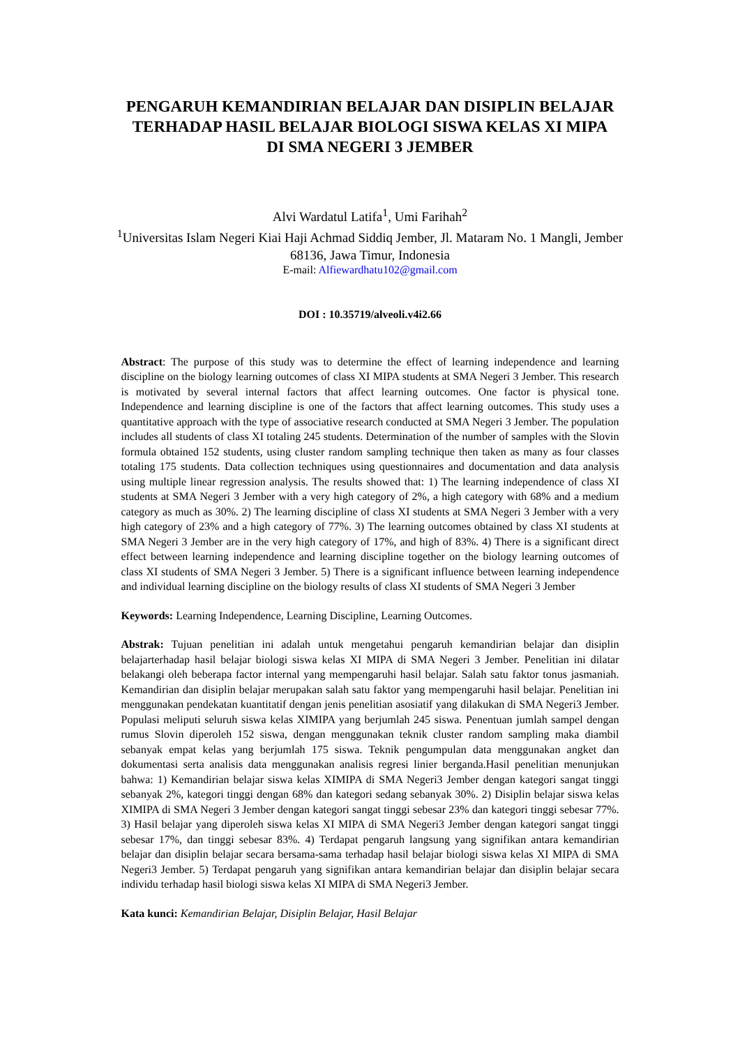PENGARUH KEMANDIRIAN BELAJAR DAN DISIPLIN BELAJAR TERHADAP HASIL BELAJAR BIOLOGI SISWA KELAS XI MIPA DI SMA NEGERI 3 JEMBER
Alvi Wardatul Latifa<sup>1</sup>, Umi Farihah<sup>2</sup>
<sup>1</sup> Universitas Islam Negeri Kiai Haji Achmad Siddiq Jember, Jl. Mataram No. 1 Mangli, Jember
68136, Jawa Timur, Indonesia
E-mail: Alfiewardhatu102@gmail.com
DOI : 10.35719/alveoli.v4i2.66
Abstract: The purpose of this study was to determine the effect of learning independence and learning discipline on the biology learning outcomes of class XI MIPA students at SMA Negeri 3 Jember. This research is motivated by several internal factors that affect learning outcomes. One factor is physical tone. Independence and learning discipline is one of the factors that affect learning outcomes. This study uses a quantitative approach with the type of associative research conducted at SMA Negeri 3 Jember. The population includes all students of class XI totaling 245 students. Determination of the number of samples with the Slovin formula obtained 152 students, using cluster random sampling technique then taken as many as four classes totaling 175 students. Data collection techniques using questionnaires and documentation and data analysis using multiple linear regression analysis. The results showed that: 1) The learning independence of class XI students at SMA Negeri 3 Jember with a very high category of 2%, a high category with 68% and a medium category as much as 30%. 2) The learning discipline of class XI students at SMA Negeri 3 Jember with a very high category of 23% and a high category of 77%. 3) The learning outcomes obtained by class XI students at SMA Negeri 3 Jember are in the very high category of 17%, and high of 83%. 4) There is a significant direct effect between learning independence and learning discipline together on the biology learning outcomes of class XI students of SMA Negeri 3 Jember. 5) There is a significant influence between learning independence and individual learning discipline on the biology results of class XI students of SMA Negeri 3 Jember
Keywords: Learning Independence, Learning Discipline, Learning Outcomes.
Abstrak: Tujuan penelitian ini adalah untuk mengetahui pengaruh kemandirian belajar dan disiplin belajarterhadap hasil belajar biologi siswa kelas XI MIPA di SMA Negeri 3 Jember. Penelitian ini dilatar belakangi oleh beberapa factor internal yang mempengaruhi hasil belajar. Salah satu faktor tonus jasmaniah. Kemandirian dan disiplin belajar merupakan salah satu faktor yang mempengaruhi hasil belajar. Penelitian ini menggunakan pendekatan kuantitatif dengan jenis penelitian asosiatif yang dilakukan di SMA Negeri3 Jember. Populasi meliputi seluruh siswa kelas XIMIPA yang berjumlah 245 siswa. Penentuan jumlah sampel dengan rumus Slovin diperoleh 152 siswa, dengan menggunakan teknik cluster random sampling maka diambil sebanyak empat kelas yang berjumlah 175 siswa. Teknik pengumpulan data menggunakan angket dan dokumentasi serta analisis data menggunakan analisis regresi linier berganda.Hasil penelitian menunjukan bahwa: 1) Kemandirian belajar siswa kelas XIMIPA di SMA Negeri3 Jember dengan kategori sangat tinggi sebanyak 2%, kategori tinggi dengan 68% dan kategori sedang sebanyak 30%. 2) Disiplin belajar siswa kelas XIMIPA di SMA Negeri 3 Jember dengan kategori sangat tinggi sebesar 23% dan kategori tinggi sebesar 77%. 3) Hasil belajar yang diperoleh siswa kelas XI MIPA di SMA Negeri3 Jember dengan kategori sangat tinggi sebesar 17%, dan tinggi sebesar 83%. 4) Terdapat pengaruh langsung yang signifikan antara kemandirian belajar dan disiplin belajar secara bersama-sama terhadap hasil belajar biologi siswa kelas XI MIPA di SMA Negeri3 Jember. 5) Terdapat pengaruh yang signifikan antara kemandirian belajar dan disiplin belajar secara individu terhadap hasil biologi siswa kelas XI MIPA di SMA Negeri3 Jember.
Kata kunci: Kemandirian Belajar, Disiplin Belajar, Hasil Belajar